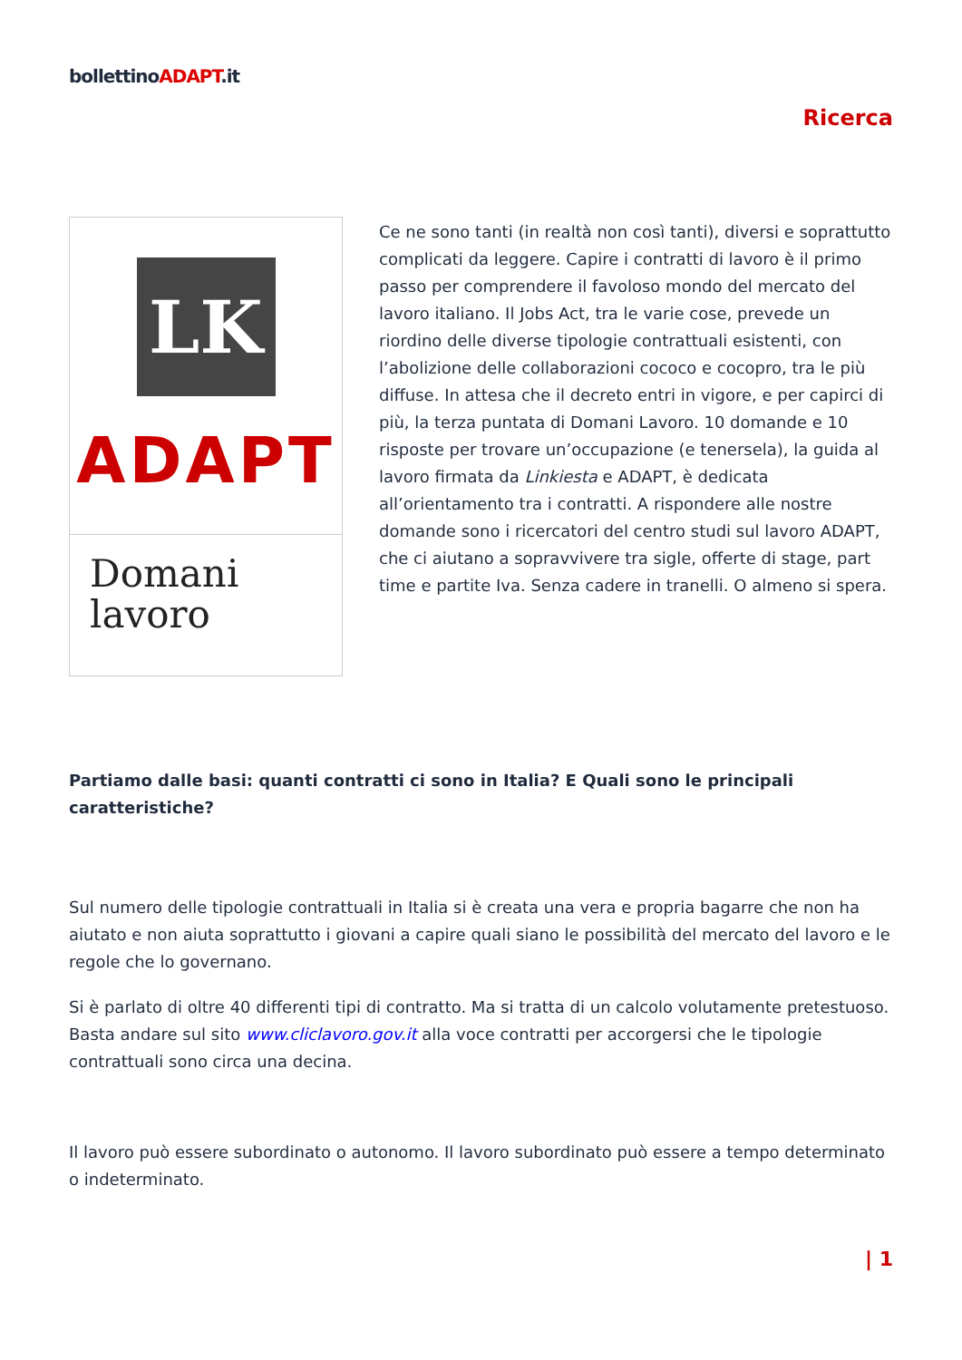bollettinoADAPT.it
Ricerca
LK
ADAPT
Domani
lavoro
Ce ne sono tanti (in realtà non così tanti), diversi e soprattutto complicati da leggere. Capire i contratti di lavoro è il primo passo per comprendere il favoloso mondo del mercato del lavoro italiano. Il Jobs Act, tra le varie cose, prevede un riordino delle diverse tipologie contrattuali esistenti, con l’abolizione delle collaborazioni cococo e cocopro, tra le più diffuse. In attesa che il decreto entri in vigore, e per capirci di più, la terza puntata di Domani Lavoro. 10 domande e 10 risposte per trovare un’occupazione (e tenersela), la guida al lavoro firmata da Linkiesta e ADAPT, è dedicata all’orientamento tra i contratti. A rispondere alle nostre domande sono i ricercatori del centro studi sul lavoro ADAPT, che ci aiutano a sopravvivere tra sigle, offerte di stage, part time e partite Iva. Senza cadere in tranelli. O almeno si spera.
Partiamo dalle basi: quanti contratti ci sono in Italia? E Quali sono le principali caratteristiche?
Sul numero delle tipologie contrattuali in Italia si è creata una vera e propria bagarre che non ha aiutato e non aiuta soprattutto i giovani a capire quali siano le possibilità del mercato del lavoro e le regole che lo governano.
Si è parlato di oltre 40 differenti tipi di contratto. Ma si tratta di un calcolo volutamente pretestuoso. Basta andare sul sito www.cliclavoro.gov.it alla voce contratti per accorgersi che le tipologie contrattuali sono circa una decina.
Il lavoro può essere subordinato o autonomo. Il lavoro subordinato può essere a tempo determinato o indeterminato.
| 1